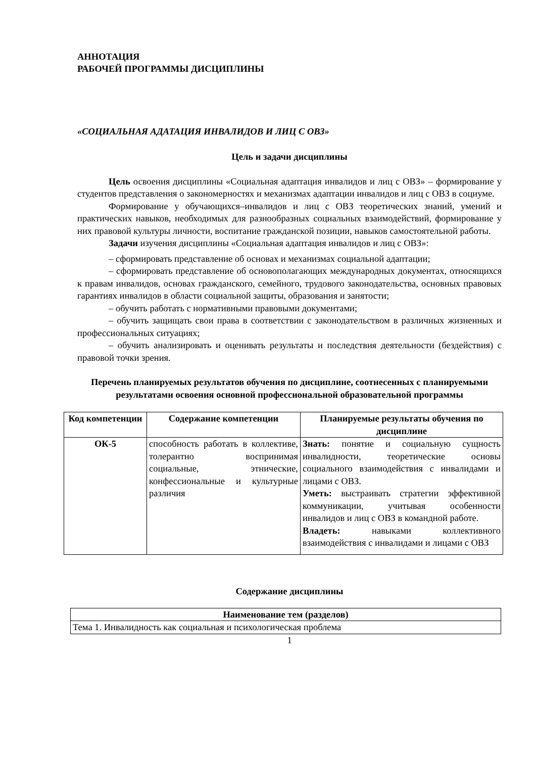АННОТАЦИЯ
РАБОЧЕЙ ПРОГРАММЫ ДИСЦИПЛИНЫ
«СОЦИАЛЬНАЯ АДАТАЦИЯ ИНВАЛИДОВ И ЛИЦ С ОВЗ»
Цель и задачи дисциплины
Цель освоения дисциплины «Социальная адаптация инвалидов и лиц с ОВЗ» – формирование у студентов представления о закономерностях и механизмах адаптации инвалидов и лиц с ОВЗ в социуме.
Формирование у обучающихся–инвалидов и лиц с ОВЗ теоретических знаний, умений и практических навыков, необходимых для разнообразных социальных взаимодействий, формирование у них правовой культуры личности, воспитание гражданской позиции, навыков самостоятельной работы.
Задачи изучения дисциплины «Социальная адаптация инвалидов и лиц с ОВЗ»:
– сформировать представление об основах и механизмах социальной адаптации;
– сформировать представление об основополагающих международных документах, относящихся к правам инвалидов, основах гражданского, семейного, трудового законодательства, основных правовых гарантиях инвалидов в области социальной защиты, образования и занятости;
– обучить работать с нормативными правовыми документами;
– обучить защищать свои права в соответствии с законодательством в различных жизненных и профессиональных ситуациях;
– обучить анализировать и оценивать результаты и последствия деятельности (бездействия) с правовой точки зрения.
Перечень планируемых результатов обучения по дисциплине, соотнесенных с планируемыми результатами освоения основной профессиональной образовательной программы
| Код компетенции | Содержание компетенции | Планируемые результаты обучения по дисциплине |
| --- | --- | --- |
| ОК-5 | способность работать в коллективе, толерантно воспринимая социальные, этнические, конфессиональные и культурные различия | Знать: понятие и социальную сущность инвалидности, теоретические основы социального взаимодействия с инвалидами и лицами с ОВЗ. Уметь: выстраивать стратегии эффективной коммуникации, учитывая особенности инвалидов и лиц с ОВЗ в командной работе. Владеть: навыками коллективного взаимодействия с инвалидами и лицами с ОВЗ |
Содержание дисциплины
| Наименование тем (разделов) |
| --- |
| Тема 1. Инвалидность как социальная и психологическая проблема |
1